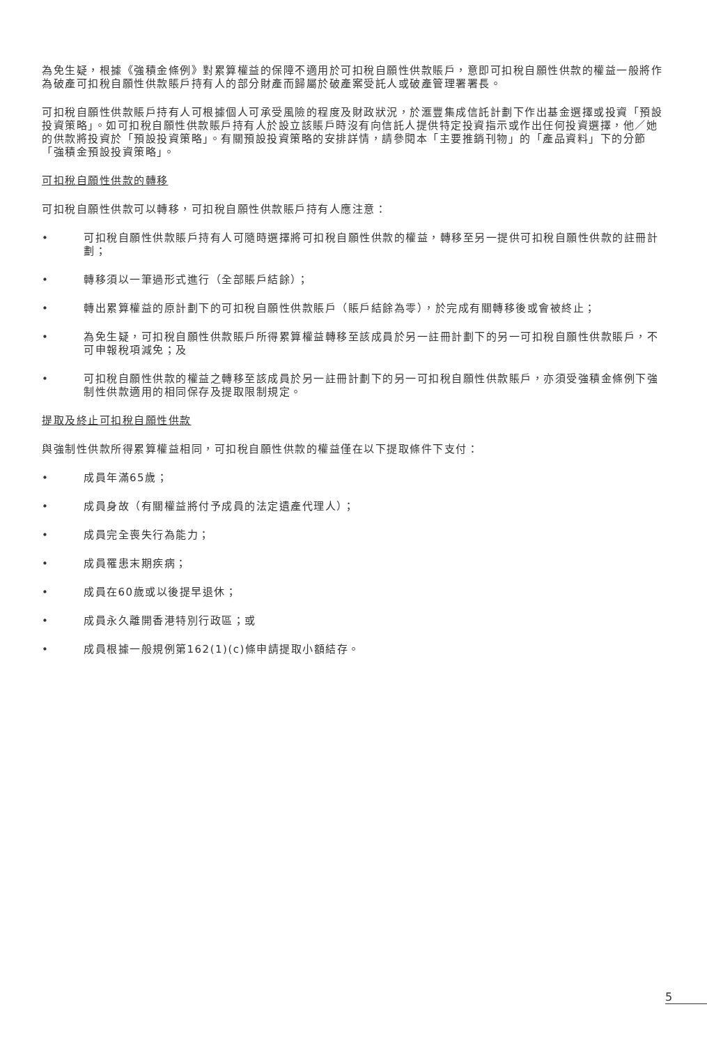為免生疑，根據《強積金條例》對累算權益的保障不適用於可扣稅自願性供款賬戶，意即可扣稅自願性供款的權益一般將作為破產可扣稅自願性供款賬戶持有人的部分財產而歸屬於破產案受託人或破產管理署署長。
可扣稅自願性供款賬戶持有人可根據個人可承受風險的程度及財政狀況，於滙豐集成信託計劃下作出基金選擇或投資「預設投資策略」。如可扣稅自願性供款賬戶持有人於設立該賬戶時沒有向信託人提供特定投資指示或作出任何投資選擇，他／她的供款將投資於「預設投資策略」。有關預設投資策略的安排詳情，請參閱本「主要推銷刊物」的「產品資料」下的分節「強積金預設投資策略」。
可扣稅自願性供款的轉移
可扣稅自願性供款可以轉移，可扣稅自願性供款賬戶持有人應注意：
• 可扣稅自願性供款賬戶持有人可隨時選擇將可扣稅自願性供款的權益，轉移至另一提供可扣稅自願性供款的註冊計劃；
• 轉移須以一筆過形式進行（全部賬戶結餘）；
• 轉出累算權益的原計劃下的可扣稅自願性供款賬戶（賬戶結餘為零），於完成有關轉移後或會被終止；
• 為免生疑，可扣稅自願性供款賬戶所得累算權益轉移至該成員於另一註冊計劃下的另一可扣稅自願性供款賬戶，不可申報稅項減免；及
• 可扣稅自願性供款的權益之轉移至該成員於另一註冊計劃下的另一可扣稅自願性供款賬戶，亦須受強積金條例下強制性供款適用的相同保存及提取限制規定。
提取及終止可扣稅自願性供款
與強制性供款所得累算權益相同，可扣稅自願性供款的權益僅在以下提取條件下支付：
• 成員年滿65歲；
• 成員身故（有關權益將付予成員的法定遺產代理人）；
• 成員完全喪失行為能力；
• 成員罹患末期疾病；
• 成員在60歲或以後提早退休；
• 成員永久離開香港特別行政區；或
• 成員根據一般規例第162(1)(c)條申請提取小額結存。
5